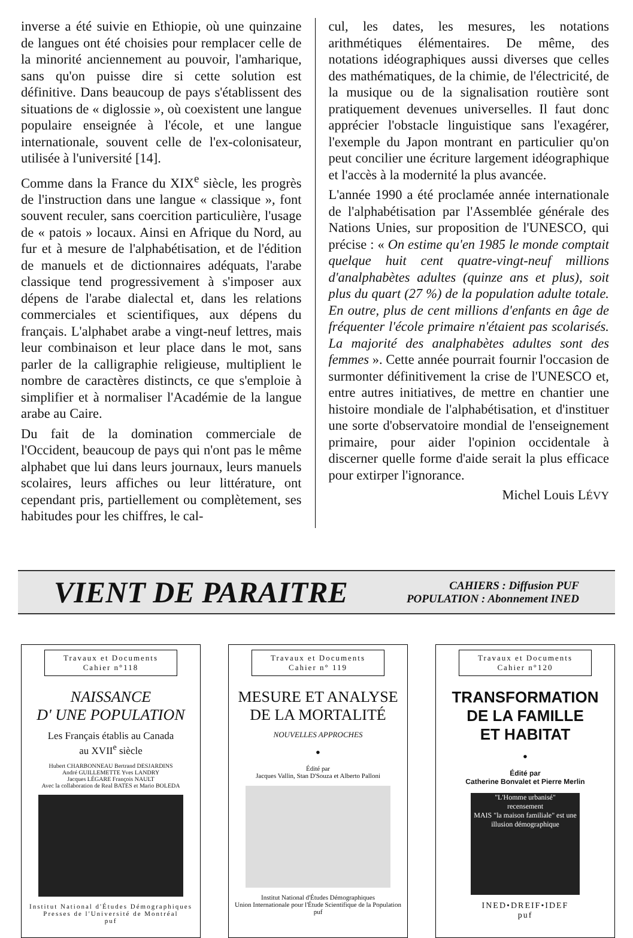inverse a été suivie en Ethiopie, où une quinzaine de langues ont été choisies pour remplacer celle de la minorité anciennement au pouvoir, l'amharique, sans qu'on puisse dire si cette solution est définitive. Dans beaucoup de pays s'établissent des situations de « diglossie », où coexistent une langue populaire enseignée à l'école, et une langue internationale, souvent celle de l'ex-colonisateur, utilisée à l'université [14].
Comme dans la France du XIX<sup>e</sup> siècle, les progrès de l'instruction dans une langue « classique », font souvent reculer, sans coercition particulière, l'usage de « patois » locaux. Ainsi en Afrique du Nord, au fur et à mesure de l'alphabétisation, et de l'édition de manuels et de dictionnaires adéquats, l'arabe classique tend progressivement à s'imposer aux dépens de l'arabe dialectal et, dans les relations commerciales et scientifiques, aux dépens du français. L'alphabet arabe a vingt-neuf lettres, mais leur combinaison et leur place dans le mot, sans parler de la calligraphie religieuse, multiplient le nombre de caractères distincts, ce que s'emploie à simplifier et à normaliser l'Académie de la langue arabe au Caire.
Du fait de la domination commerciale de l'Occident, beaucoup de pays qui n'ont pas le même alphabet que lui dans leurs journaux, leurs manuels scolaires, leurs affiches ou leur littérature, ont cependant pris, partiellement ou complètement, ses habitudes pour les chiffres, le cal-
cul, les dates, les mesures, les notations arithmétiques élémentaires. De même, des notations idéographiques aussi diverses que celles des mathématiques, de la chimie, de l'électricité, de la musique ou de la signalisation routière sont pratiquement devenues universelles. Il faut donc apprécier l'obstacle linguistique sans l'exagérer, l'exemple du Japon montrant en particulier qu'on peut concilier une écriture largement idéographique et l'accès à la modernité la plus avancée.
L'année 1990 a été proclamée année internationale de l'alphabétisation par l'Assemblée générale des Nations Unies, sur proposition de l'UNESCO, qui précise : « On estime qu'en 1985 le monde comptait quelque huit cent quatre-vingt-neuf millions d'analphabètes adultes (quinze ans et plus), soit plus du quart (27 %) de la population adulte totale. En outre, plus de cent millions d'enfants en âge de fréquenter l'école primaire n'étaient pas scolarisés. La majorité des analphabètes adultes sont des femmes ». Cette année pourrait fournir l'occasion de surmonter définitivement la crise de l'UNESCO et, entre autres initiatives, de mettre en chantier une histoire mondiale de l'alphabétisation, et d'instituer une sorte d'observatoire mondial de l'enseignement primaire, pour aider l'opinion occidentale à discerner quelle forme d'aide serait la plus efficace pour extirper l'ignorance.
Michel Louis LÉVY
VIENT DE PARAITRE
CAHIERS : Diffusion PUF
POPULATION : Abonnement INED
Travaux et Documents
Cahier n°118
NAISSANCE
D' UNE POPULATION
Les Français établis au Canada
au XVII<sup>e</sup> siècle
Hubert CHARBONNEAU Bertrand DESJARDINS
André GUILLEMETTE Yves LANDRY
Jacques LÉGARE François NAULT
Avec la collaboration de Real BATES et Mario BOLEDA
Institut National d'Études Démographiques
Presses de l'Université de Montréal
puf
Travaux et Documents
Cahier n° 119
MESURE ET ANALYSE
DE LA MORTALITÉ
NOUVELLES APPROCHES
●
Édité par
Jacques Vallin, Stan D'Souza et Alberto Palloni
Institut National d'Études Démographiques
Union Internationale pour l'Étude Scientifique de la Population
puf
Travaux et Documents
Cahier n°120
TRANSFORMATION
DE LA FAMILLE
ET HABITAT
●
Édité par
Catherine Bonvalet et Pierre Merlin
"L'Homme urbanisé"
recensement
MAIS "la maison familiale" est une illusion démographique
INED•DREIF•IDEF
puf